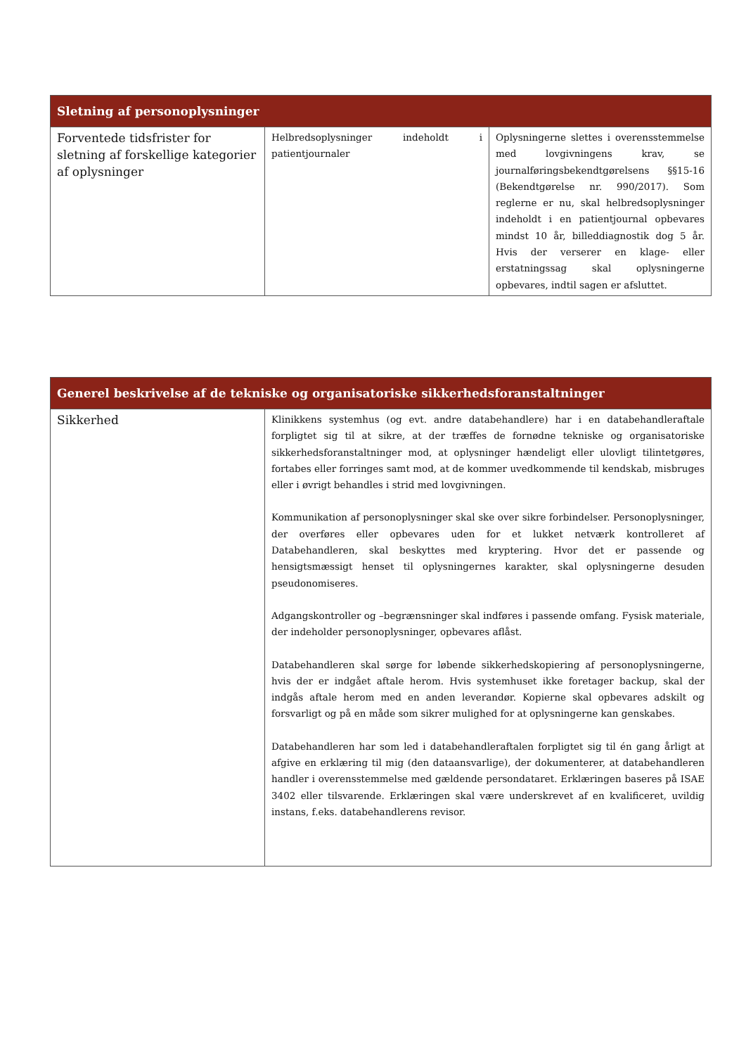| Sletning af personoplysninger | | |
| --- | --- | --- |
| Forventede tidsfrister for sletning af forskellige kategorier af oplysninger | Helbredsoplysninger indeholdt i patientjournaler | Oplysningerne slettes i overensstemmelse med lovgivningens krav, se journalføringsbekendtgørelsens §§15-16 (Bekendtgørelse nr. 990/2017). Som reglerne er nu, skal helbredsoplysninger indeholdt i en patientjournal opbevares mindst 10 år, billeddiagnostik dog 5 år. Hvis der verserer en klage- eller erstatningssag skal oplysningerne opbevares, indtil sagen er afsluttet. |
| Generel beskrivelse af de tekniske og organisatoriske sikkerhedsforanstaltninger | |
| --- | --- |
| Sikkerhed | Klinikkens systemhus (og evt. andre databehandlere) har i en databehandleraftale forpligtet sig til at sikre, at der træffes de fornødne tekniske og organisatoriske sikkerhedsforanstaltninger mod, at oplysninger hændeligt eller ulovligt tilintetgøres, fortabes eller forringes samt mod, at de kommer uvedkommende til kendskab, misbruges eller i øvrigt behandles i strid med lovgivningen. Kommunikation af personoplysninger skal ske over sikre forbindelser. Personoplysninger, der overføres eller opbevares uden for et lukket netværk kontrolleret af Databehandleren, skal beskyttes med kryptering. Hvor det er passende og hensigtsmæssigt henset til oplysningernes karakter, skal oplysningerne desuden pseudonomiseres. Adgangskontroller og –begrænsninger skal indføres i passende omfang. Fysisk materiale, der indeholder personoplysninger, opbevares aflåst. Databehandleren skal sørge for løbende sikkerhedskopiering af personoplysningerne, hvis der er indgået aftale herom. Hvis systemhuset ikke foretager backup, skal der indgås aftale herom med en anden leverandør. Kopierne skal opbevares adskilt og forsvarligt og på en måde som sikrer mulighed for at oplysningerne kan genskabes. Databehandleren har som led i databehandleraftalen forpligtet sig til én gang årligt at afgive en erklæring til mig (den dataansvarlige), der dokumenterer, at databehandleren handler i overensstemmelse med gældende persondataret. Erklæringen baseres på ISAE 3402 eller tilsvarende. Erklæringen skal være underskrevet af en kvalificeret, uvildig instans, f.eks. databehandlerens revisor. |